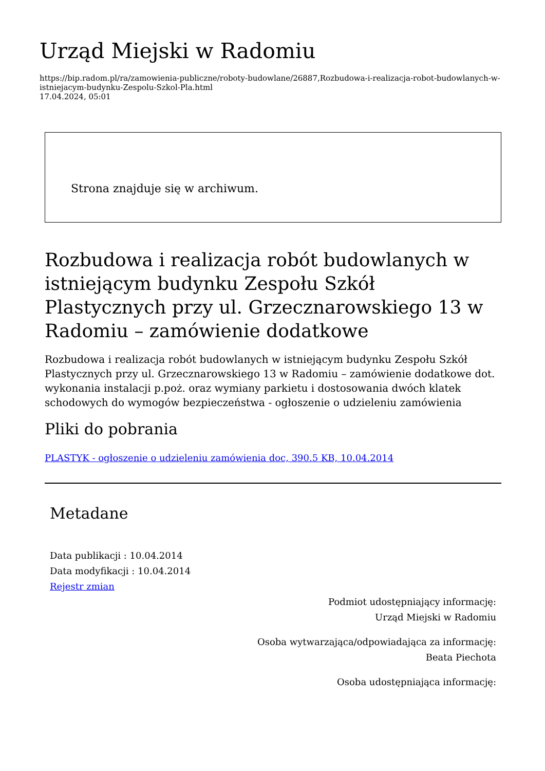Urząd Miejski w Radomiu
https://bip.radom.pl/ra/zamowienia-publiczne/roboty-budowlane/26887,Rozbudowa-i-realizacja-robot-budowlanych-w-istniejacym-budynku-Zespolu-Szkol-Pla.html
17.04.2024, 05:01
Strona znajduje się w archiwum.
Rozbudowa i realizacja robót budowlanych w istniejącym budynku Zespołu Szkół Plastycznych przy ul. Grzecznarowskiego 13 w Radomiu – zamówienie dodatkowe
Rozbudowa i realizacja robót budowlanych w istniejącym budynku Zespołu Szkół Plastycznych przy ul. Grzecznarowskiego 13 w Radomiu – zamówienie dodatkowe dot. wykonania instalacji p.poż. oraz wymiany parkietu i dostosowania dwóch klatek schodowych do wymogów bezpieczeństwa - ogłoszenie o udzieleniu zamówienia
Pliki do pobrania
PLASTYK - ogłoszenie o udzieleniu zamówienia doc, 390.5 KB, 10.04.2014
Metadane
Data publikacji : 10.04.2014
Data modyfikacji : 10.04.2014
Rejestr zmian
Podmiot udostępniający informację:
Urząd Miejski w Radomiu
Osoba wytwarzająca/odpowiadająca za informację:
Beata Piechota
Osoba udostępniająca informację: